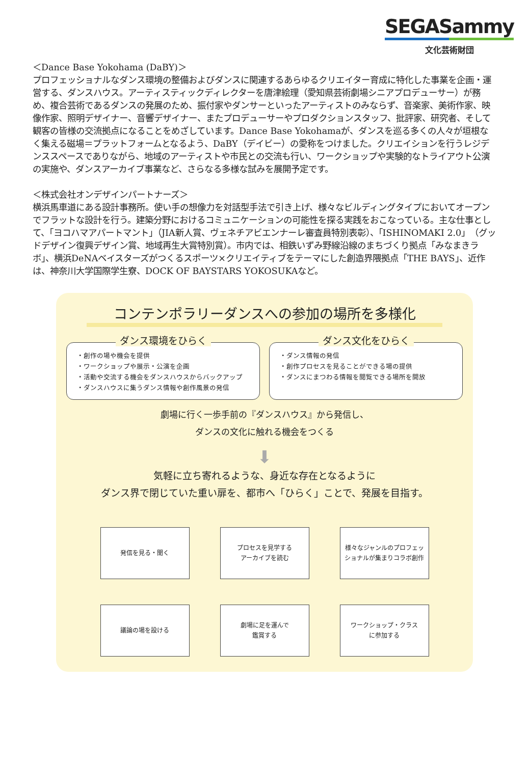SEGASammy
文化芸術財団
＜Dance Base Yokohama (DaBY)＞
プロフェッショナルなダンス環境の整備およびダンスに関連するあらゆるクリエイター育成に特化した事業を企画・運営する、ダンスハウス。アーティスティックディレクターを唐津絵理（愛知県芸術劇場シニアプロデューサー）が務め、複合芸術であるダンスの発展のため、振付家やダンサーといったアーティストのみならず、音楽家、美術作家、映像作家、照明デザイナー、音響デザイナー、またプロデューサーやプロダクションスタッフ、批評家、研究者、そして観客の皆様の交流拠点になることをめざしています。Dance Base Yokohamaが、ダンスを巡る多くの人々が垣根なく集える磁場＝プラットフォームとなるよう、DaBY（デイビー）の愛称をつけました。クリエイションを行うレジデンススペースでありながら、地域のアーティストや市民との交流も行い、ワークショップや実験的なトライアウト公演の実施や、ダンスアーカイブ事業など、さらなる多様な試みを展開予定です。
＜株式会社オンデザインパートナーズ＞
横浜馬車道にある設計事務所。使い手の想像力を対話型手法で引き上げ、様々なビルディングタイプにおいてオープンでフラットな設計を行う。建築分野におけるコミュニケーションの可能性を探る実践をおこなっている。主な仕事として、「ヨコハマアパートマント」（JIA新人賞、ヴェネチアビエンナーレ審査員特別表彰）、「ISHINOMAKI 2.0」（グッドデザイン復興デザイン賞、地域再生大賞特別賞）。市内では、相鉄いずみ野線沿線のまちづくり拠点「みなまきラボ」、横浜DeNAベイスターズがつくるスポーツ×クリエイティブをテーマにした創造界隈拠点「THE BAYS」、近作は、神奈川大学国際学生寮、DOCK OF BAYSTARS YOKOSUKAなど。
コンテンポラリーダンスへの参加の場所を多様化
ダンス環境をひらく
・創作の場や機会を提供
・ワークショップや展示・公演を企画
・活動や交流する機会をダンスハウスからバックアップ
・ダンスハウスに集うダンス情報や創作風景の発信
ダンス文化をひらく
・ダンス情報の発信
・創作プロセスを見ることができる場の提供
・ダンスにまつわる情報を閲覧できる場所を開放
劇場に行く一歩手前の『ダンスハウス』から発信し、
ダンスの文化に触れる機会をつくる
⬇
気軽に立ち寄れるような、身近な存在となるように
ダンス界で閉じていた重い扉を、都市へ「ひらく」ことで、発展を目指す。
発信を見る・聞く
プロセスを見学する
アーカイブを読む
様々なジャンルのプロフェッ
ショナルが集まりコラボ創作
議論の場を設ける
劇場に足を運んで
鑑賞する
ワークショップ・クラス
に参加する